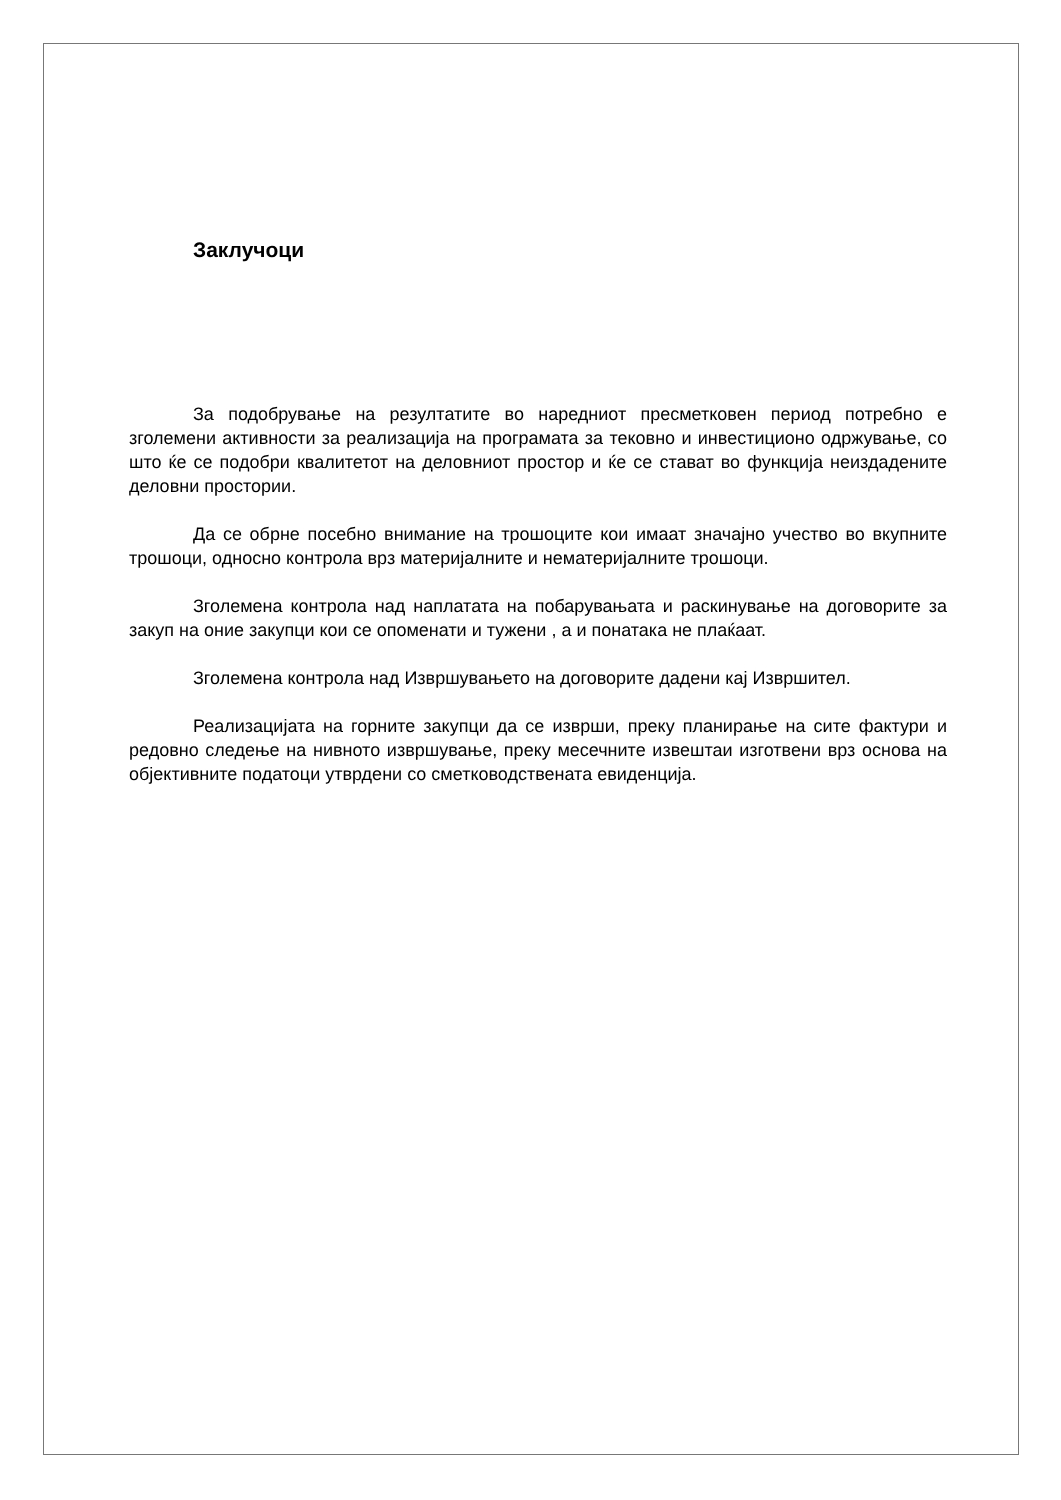Заклучоци
За подобрување на резултатите во наредниот пресметковен период потребно е зголемени активности за реализација на програмата за тековно и инвестиционо одржување, со што ќе се подобри квалитетот на деловниот простор и ќе се стават во функција неиздадените деловни простории.
Да се обрне посебно внимание на трошоците кои имаат значајно учество во вкупните трошоци, односно контрола врз материјалните и нематеријалните трошоци.
Зголемена контрола над наплатата на побарувањата и раскинување на договорите за закуп на оние закупци кои се опоменати и тужени , а и понатака не плаќаат.
Зголемена контрола над Извршувањето на договорите дадени кај Извршител.
Реализацијата на горните закупци да се изврши, преку планирање на сите фактури и редовно следење на нивното извршување, преку месечните извештаи изготвени врз основа на објективните податоци утврдени со сметководствената евиденција.